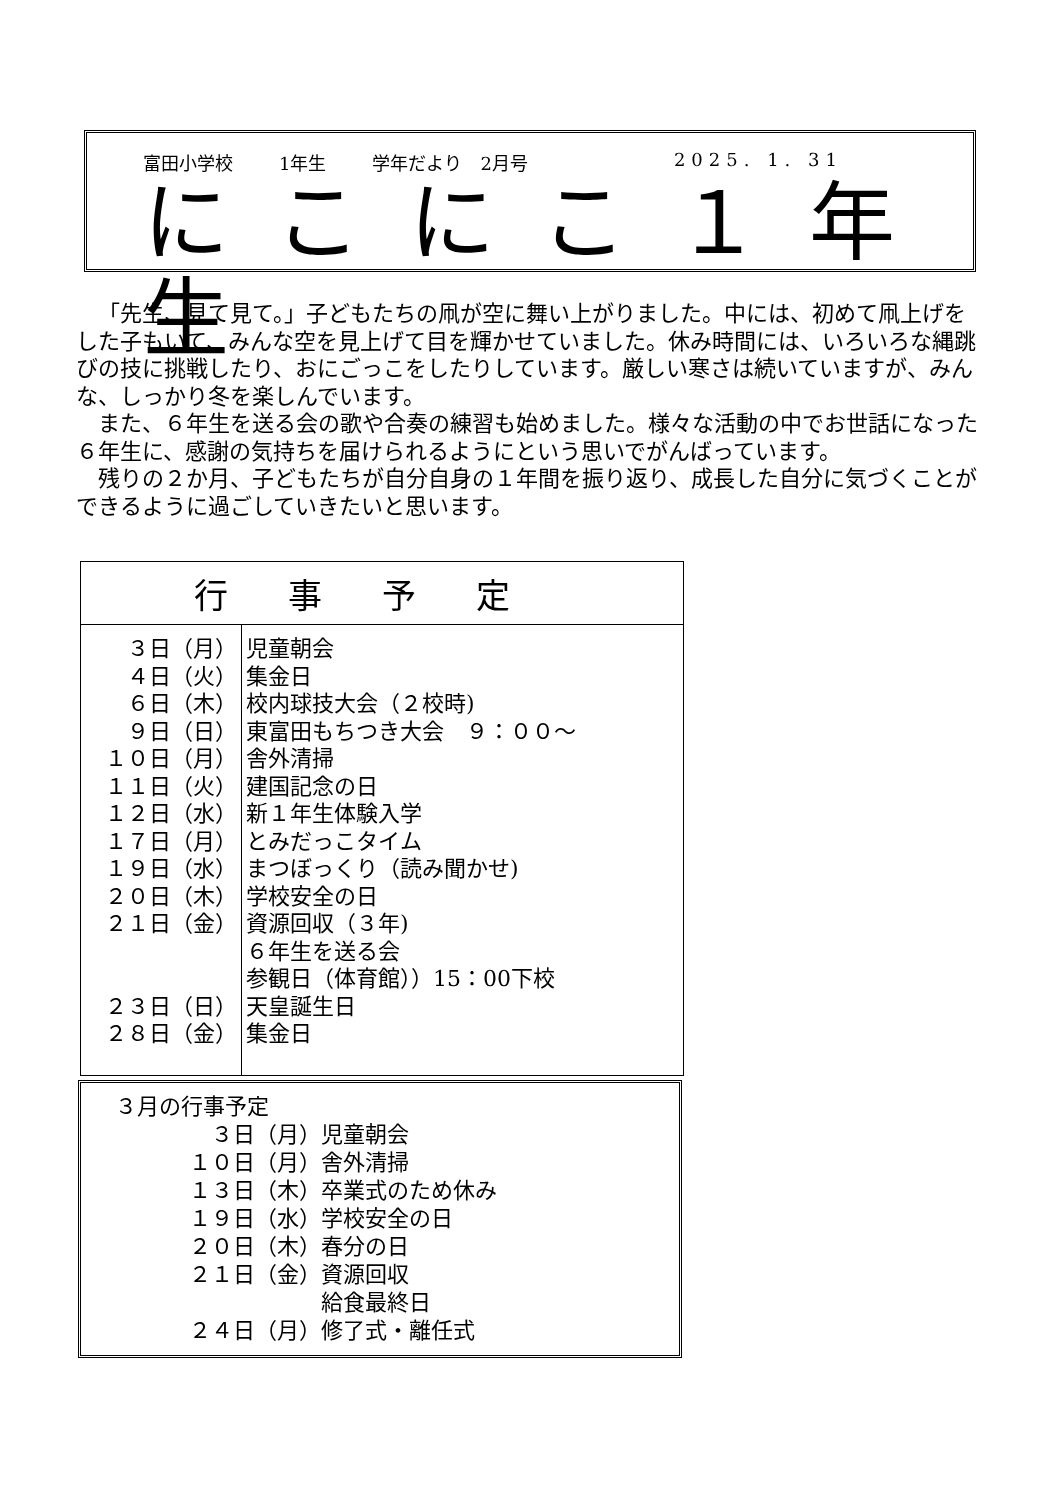富田小学校 1年生 学年だより　2月号 2025. 1. 31
にこにこ１年生
「先生、見て見て。」子どもたちの凧が空に舞い上がりました。中には、初めて凧上げをした子もいて、みんな空を見上げて目を輝かせていました。休み時間には、いろいろな縄跳びの技に挑戦したり、おにごっこをしたりしています。厳しい寒さは続いていますが、みんな、しっかり冬を楽しんでいます。
また、６年生を送る会の歌や合奏の練習も始めました。様々な活動の中でお世話になった６年生に、感謝の気持ちを届けられるようにという思いでがんばっています。
残りの２か月、子どもたちが自分自身の１年間を振り返り、成長した自分に気づくことができるように過ごしていきたいと思います。
| 行事予定 | |
| --- | --- |
| ３日（月） ４日（火） ６日（木） ９日（日） １０日（月） １１日（火） １２日（水） １７日（月） １９日（水） ２０日（木） ２１日（金） ２３日（日） ２８日（金） | 児童朝会 集金日 校内球技大会（２校時) 東富田もちつき大会 ９：００～ 舎外清掃 建国記念の日 新１年生体験入学 とみだっこタイム まつぼっくり（読み聞かせ) 学校安全の日 資源回収（３年) ６年生を送る会 参観日（体育館））15：00下校 天皇誕生日 集金日 |
３月の行事予定
| ３日（月） | 児童朝会 |
| １０日（月） | 舎外清掃 |
| １３日（木） | 卒業式のため休み |
| １９日（水） | 学校安全の日 |
| ２０日（木） | 春分の日 |
| ２１日（金） | 資源回収 |
| | 給食最終日 |
| ２４日（月） | 修了式・離任式 |